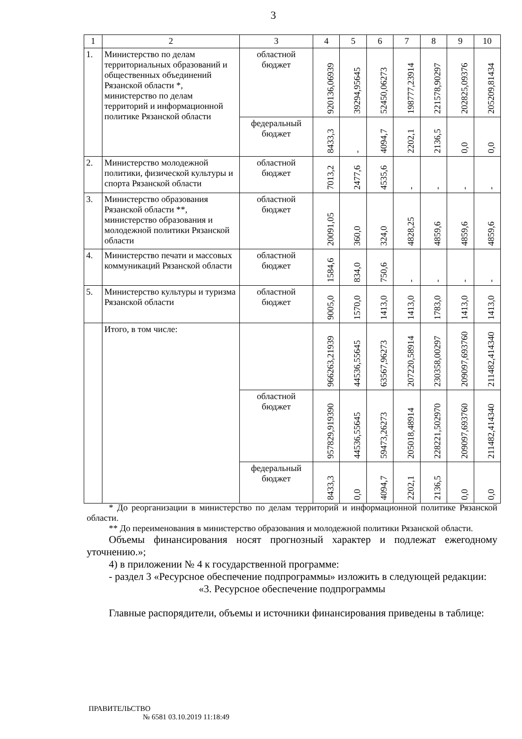3
| 1 | 2 | 3 | 4 | 5 | 6 | 7 | 8 | 9 | 10 |
| --- | --- | --- | --- | --- | --- | --- | --- | --- | --- |
| 1. | Министерство по делам территориальных образований и общественных объединений Рязанской области *, министерство по делам территорий и информационной политике Рязанской области | областной бюджет | 920136,06939 | 39294,95645 | 52450,06273 | 198777,23914 | 221578,90297 | 202825,09376 | 205209,81434 |
| | | федеральный бюджет | 8433,3 | - | 4094,7 | 2202,1 | 2136,5 | 0,0 | 0,0 |
| 2. | Министерство молодежной политики, физической культуры и спорта Рязанской области | областной бюджет | 7013,2 | 2477,6 | 4535,6 | - | - | - | - |
| 3. | Министерство образования Рязанской области **, министерство образования и молодежной политики Рязанской области | областной бюджет | 20091,05 | 360,0 | 324,0 | 4828,25 | 4859,6 | 4859,6 | 4859,6 |
| 4. | Министерство печати и массовых коммуникаций Рязанской области | областной бюджет | 1584,6 | 834,0 | 750,6 | - | - | - | - |
| 5. | Министерство культуры и туризма Рязанской области | областной бюджет | 9005,0 | 1570,0 | 1413,0 | 1413,0 | 1783,0 | 1413,0 | 1413,0 |
| | Итого, в том числе: | | 966263,21939 | 44536,55645 | 63567,96273 | 207220,58914 | 230358,00297 | 209097,693760 | 211482,414340 |
| | | областной бюджет | 957829,919390 | 44536,55645 | 59473,26273 | 205018,48914 | 228221,502970 | 209097,693760 | 211482,414340 |
| | | федеральный бюджет | 8433,3 | 0,0 | 4094,7 | 2202,1 | 2136,5 | 0,0 | 0,0 |
* До реорганизации в министерство по делам территорий и информационной политике Рязанской области.
** До переименования в министерство образования и молодежной политики Рязанской области.
Объемы финансирования носят прогнозный характер и подлежат ежегодному уточнению.»;
4) в приложении № 4 к государственной программе:
- раздел 3 «Ресурсное обеспечение подпрограммы» изложить в следующей редакции:
«3. Ресурсное обеспечение подпрограммы
Главные распорядители, объемы и источники финансирования приведены в таблице:
ПРАВИТЕЛЬСТВО
№ 6581 03.10.2019 11:18:49